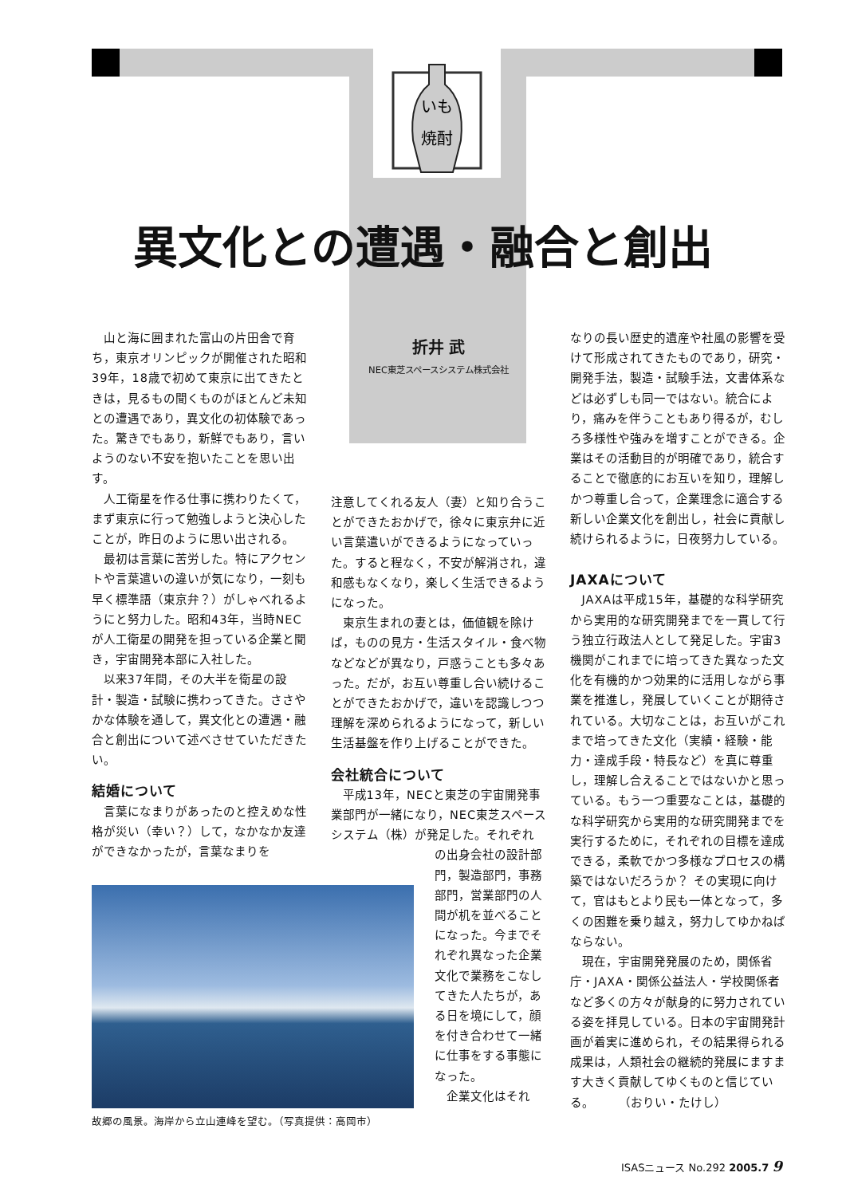いも
焼酎
異文化との遭遇・融合と創出
折井 武
NEC東芝スペースシステム株式会社
山と海に囲まれた富山の片田舎で育ち，東京オリンピックが開催された昭和39年，18歳で初めて東京に出てきたときは，見るもの聞くものがほとんど未知との遭遇であり，異文化の初体験であった。驚きでもあり，新鮮でもあり，言いようのない不安を抱いたことを思い出す。
人工衛星を作る仕事に携わりたくて，まず東京に行って勉強しようと決心したことが，昨日のように思い出される。
最初は言葉に苦労した。特にアクセントや言葉遣いの違いが気になり，一刻も早く標準語（東京弁？）がしゃべれるようにと努力した。昭和43年，当時NECが人工衛星の開発を担っている企業と聞き，宇宙開発本部に入社した。
以来37年間，その大半を衛星の設計・製造・試験に携わってきた。ささやかな体験を通して，異文化との遭遇・融合と創出について述べさせていただきたい。
結婚について
言葉になまりがあったのと控えめな性格が災い（幸い？）して，なかなか友達ができなかったが，言葉なまりを
注意してくれる友人（妻）と知り合うことができたおかげで，徐々に東京弁に近い言葉遣いができるようになっていった。すると程なく，不安が解消され，違和感もなくなり，楽しく生活できるようになった。
東京生まれの妻とは，価値観を除けば，ものの見方・生活スタイル・食べ物などなどが異なり，戸惑うことも多々あった。だが，お互い尊重し合い続けることができたおかげで，違いを認識しつつ理解を深められるようになって，新しい生活基盤を作り上げることができた。
会社統合について
平成13年，NECと東芝の宇宙開発事業部門が一緒になり，NEC東芝スペースシステム（株）が発足した。それぞれ
の出身会社の設計部門，製造部門，事務部門，営業部門の人間が机を並べることになった。今までそれぞれ異なった企業文化で業務をこなしてきた人たちが，ある日を境にして，顔を付き合わせて一緒に仕事をする事態になった。
企業文化はそれ
なりの長い歴史的遺産や社風の影響を受けて形成されてきたものであり，研究・開発手法，製造・試験手法，文書体系などは必ずしも同一ではない。統合により，痛みを伴うこともあり得るが，むしろ多様性や強みを増すことができる。企業はその活動目的が明確であり，統合することで徹底的にお互いを知り，理解しかつ尊重し合って，企業理念に適合する新しい企業文化を創出し，社会に貢献し続けられるように，日夜努力している。
JAXAについて
JAXAは平成15年，基礎的な科学研究から実用的な研究開発までを一貫して行う独立行政法人として発足した。宇宙3機関がこれまでに培ってきた異なった文化を有機的かつ効果的に活用しながら事業を推進し，発展していくことが期待されている。大切なことは，お互いがこれまで培ってきた文化（実績・経験・能力・達成手段・特長など）を真に尊重し，理解し合えることではないかと思っている。もう一つ重要なことは，基礎的な科学研究から実用的な研究開発までを実行するために，それぞれの目標を達成できる，柔軟でかつ多様なプロセスの構築ではないだろうか？ その実現に向けて，官はもとより民も一体となって，多くの困難を乗り越え，努力してゆかねばならない。
現在，宇宙開発発展のため，関係省庁・JAXA・関係公益法人・学校関係者など多くの方々が献身的に努力されている姿を拝見している。日本の宇宙開発計画が着実に進められ，その結果得られる成果は，人類社会の継続的発展にますます大きく貢献してゆくものと信じている。　　　（おりい・たけし）
故郷の風景。海岸から立山連峰を望む。（写真提供：高岡市）
ISASニュース No.292 2005.7 9